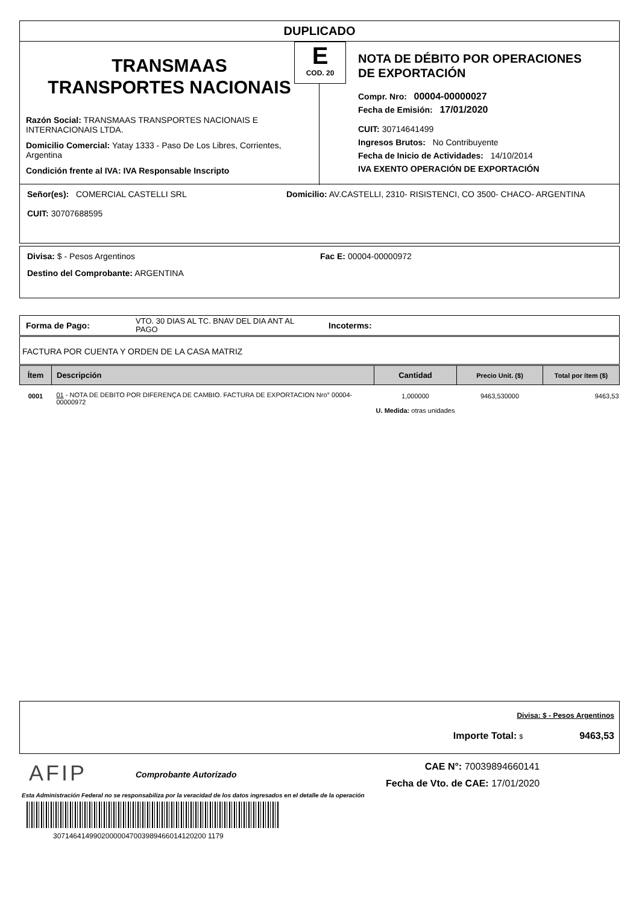DUPLICADO
TRANSMAAS
TRANSPORTES NACIONAIS
Razón Social: TRANSMAAS TRANSPORTES NACIONAIS E INTERNACIONAIS LTDA.
Domicilio Comercial: Yatay 1333 - Paso De Los Libres, Corrientes, Argentina
Condición frente al IVA: IVA Responsable Inscripto
NOTA DE DÉBITO POR OPERACIONES
DE EXPORTACIÓN
Compr. Nro: 00004-00000027
Fecha de Emisión: 17/01/2020
CUIT: 30714641499
Ingresos Brutos: No Contribuyente
Fecha de Inicio de Actividades: 14/10/2014
IVA EXENTO OPERACIÓN DE EXPORTACIÓN
E
COD. 20
Señor(es): COMERCIAL CASTELLI SRL Domicilio: AV.CASTELLI, 2310- RISISTENCI, CO 3500- CHACO- ARGENTINA
CUIT: 30707688595
Divisa: $ - Pesos Argentinos Fac E: 00004-00000972
Destino del Comprobante: ARGENTINA
Forma de Pago: VTO. 30 DIAS AL TC. BNAV DEL DIA ANT AL PAGO Incoterms:
FACTURA POR CUENTA Y ORDEN DE LA CASA MATRIZ
| Ítem | Descripción | Cantidad | Precio Unit. ($) | Total por ítem ($) |
| --- | --- | --- | --- | --- |
| 0001 | 01 - NOTA DE DEBITO POR DIFERENÇA DE CAMBIO. FACTURA DE EXPORTACION Nro° 00004-00000972 | 1,000000 U. Medida: otras unidades | 9463,530000 | 9463,53 |
Divisa: $ - Pesos Argentinos
Importe Total: $ 9463,53
AFIP Comprobante Autorizado
CAE N°: 70039894660141
Fecha de Vto. de CAE: 17/01/2020
Esta Administración Federal no se responsabiliza por la veracidad de los datos ingresados en el detalle de la operación
30714641499020000047003989466014120200 1179